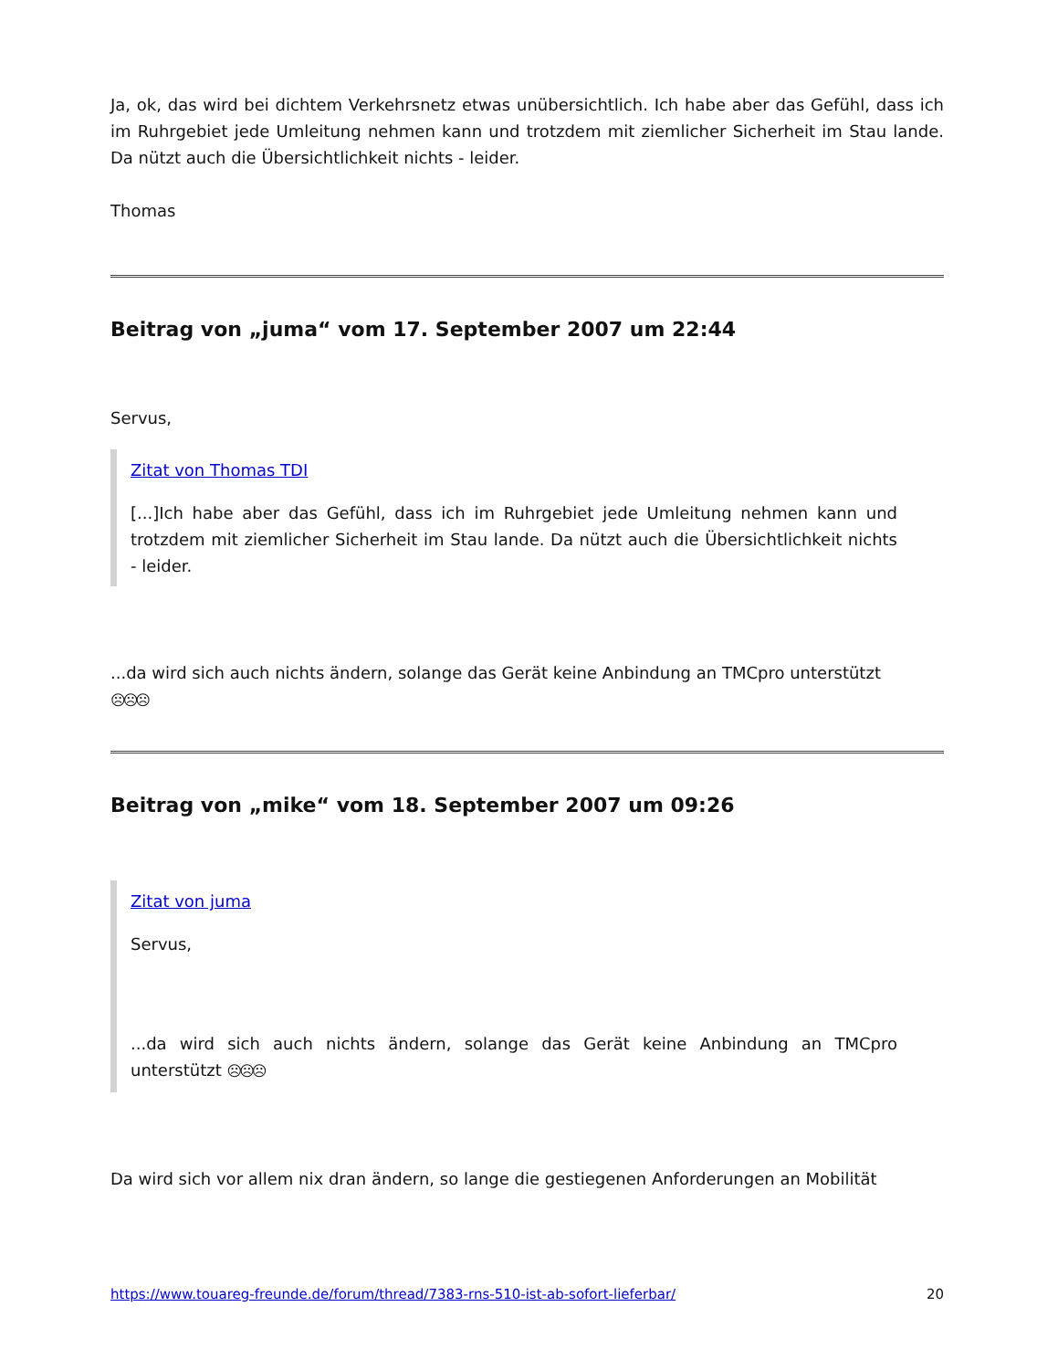Ja, ok, das wird bei dichtem Verkehrsnetz etwas unübersichtlich. Ich habe aber das Gefühl, dass ich im Ruhrgebiet jede Umleitung nehmen kann und trotzdem mit ziemlicher Sicherheit im Stau lande. Da nützt auch die Übersichtlichkeit nichts - leider.
Thomas
Beitrag von „juma“ vom 17. September 2007 um 22:44
Servus,
Zitat von Thomas TDI
[...]Ich habe aber das Gefühl, dass ich im Ruhrgebiet jede Umleitung nehmen kann und trotzdem mit ziemlicher Sicherheit im Stau lande. Da nützt auch die Übersichtlichkeit nichts - leider.
...da wird sich auch nichts ändern, solange das Gerät keine Anbindung an TMCpro unterstützt
☹☹☹
Beitrag von „mike“ vom 18. September 2007 um 09:26
Zitat von juma
Servus,
...da wird sich auch nichts ändern, solange das Gerät keine Anbindung an TMCpro unterstützt ☹☹☹
Da wird sich vor allem nix dran ändern, so lange die gestiegenen Anforderungen an Mobilität
https://www.touareg-freunde.de/forum/thread/7383-rns-510-ist-ab-sofort-lieferbar/ 20